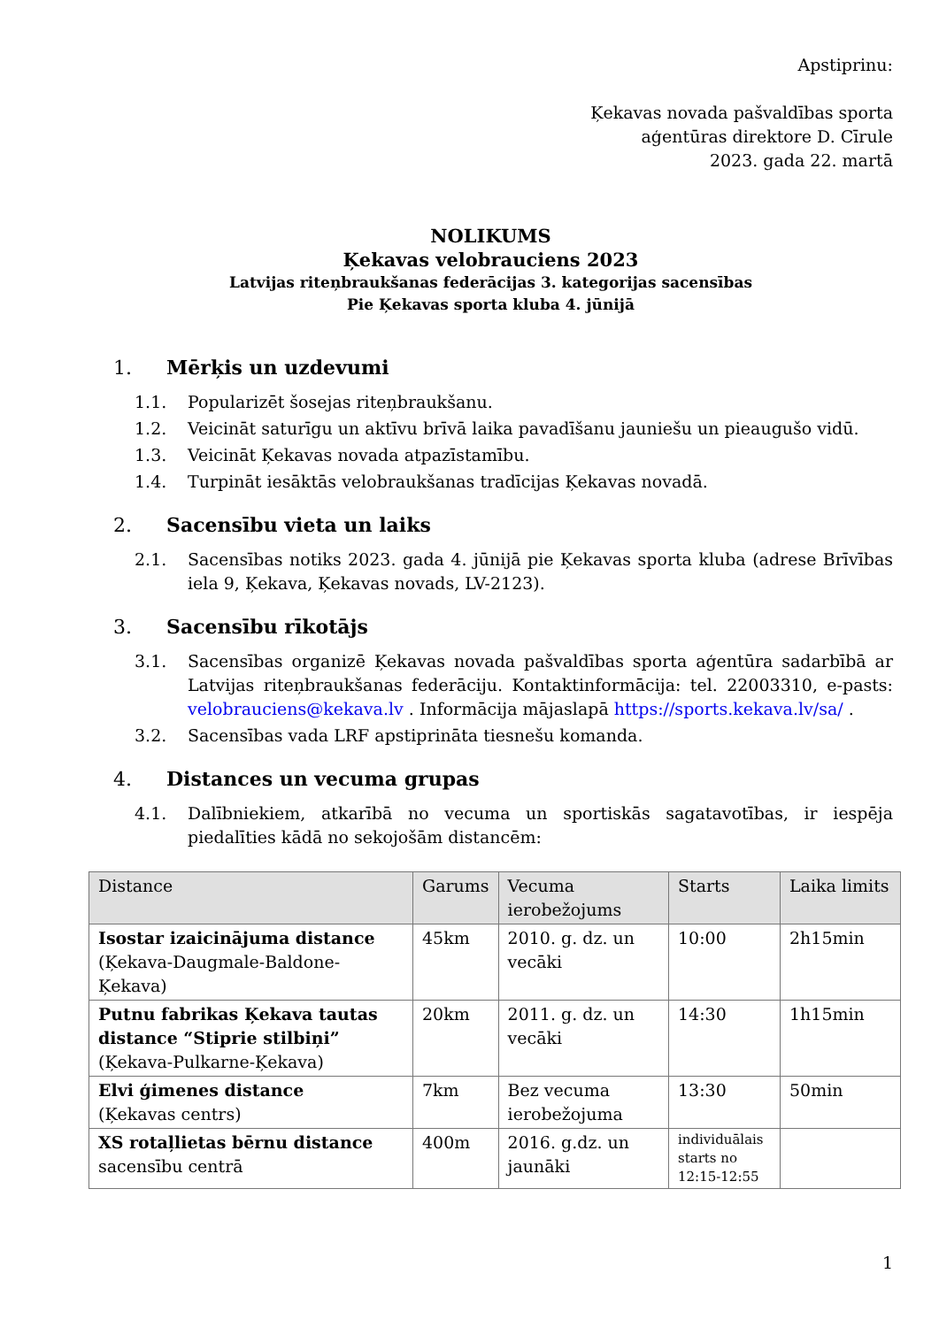Apstiprinu:
Ķekavas novada pašvaldības sporta
aģentūras direktore D. Cīrule
2023. gada 22. martā
NOLIKUMS
Ķekavas velobrauciens 2023
Latvijas riteņbraukšanas federācijas 3. kategorijas sacensības
Pie Ķekavas sporta kluba 4. jūnijā
1. Mērķis un uzdevumi
1.1. Popularizēt šosejas riteņbraukšanu.
1.2. Veicināt saturīgu un aktīvu brīvā laika pavadīšanu jauniešu un pieaugušo vidū.
1.3. Veicināt Ķekavas novada atpazīstamību.
1.4. Turpināt iesāktās velobraukšanas tradīcijas Ķekavas novadā.
2. Sacensību vieta un laiks
2.1. Sacensības notiks 2023. gada 4. jūnijā pie Ķekavas sporta kluba (adrese Brīvības iela 9, Ķekava, Ķekavas novads, LV-2123).
3. Sacensību rīkotājs
3.1. Sacensības organizē Ķekavas novada pašvaldības sporta aģentūra sadarbībā ar Latvijas riteņbraukšanas federāciju. Kontaktinformācija: tel. 22003310, e-pasts: velobrauciens@kekava.lv . Informācija mājaslapā https://sports.kekava.lv/sa/ .
3.2. Sacensības vada LRF apstiprināta tiesnešu komanda.
4. Distances un vecuma grupas
4.1. Dalībniekiem, atkarībā no vecuma un sportiskās sagatavotības, ir iespēja piedalīties kādā no sekojošām distancēm:
| Distance | Garums | Vecuma ierobežojums | Starts | Laika limits |
| --- | --- | --- | --- | --- |
| Isostar izaicinājuma distance (Ķekava-Daugmale-Baldone-Ķekava) | 45km | 2010. g. dz. un vecāki | 10:00 | 2h15min |
| Putnu fabrikas Ķekava tautas distance “Stiprie stilbiņi” (Ķekava-Pulkarne-Ķekava) | 20km | 2011. g. dz. un vecāki | 14:30 | 1h15min |
| Elvi ģimenes distance (Ķekavas centrs) | 7km | Bez vecuma ierobežojuma | 13:30 | 50min |
| XS rotaļlietas bērnu distance sacensību centrā | 400m | 2016. g.dz. un jaunāki | individuālais starts no 12:15-12:55 | |
1